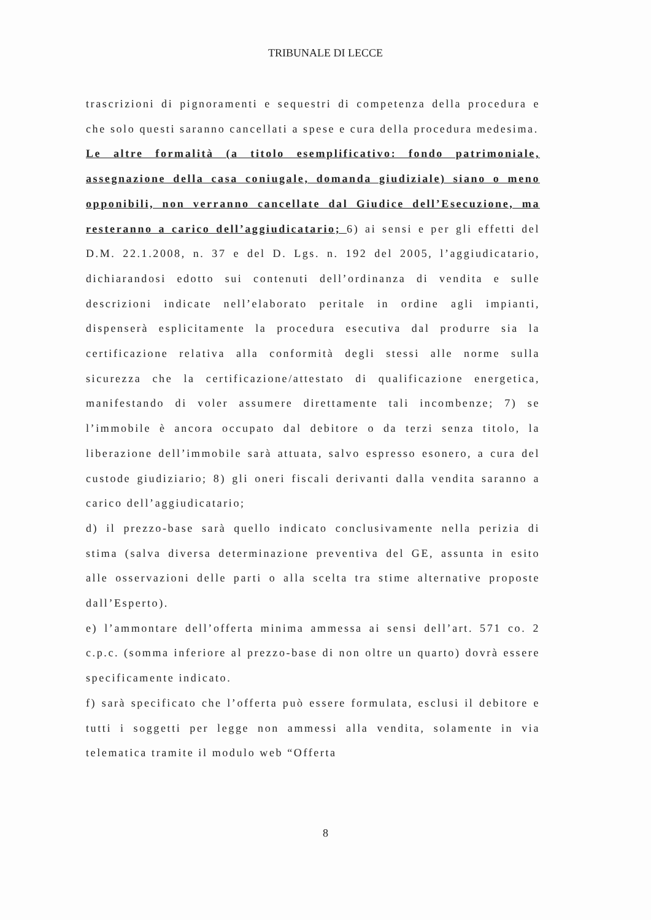TRIBUNALE DI LECCE
trascrizioni di pignoramenti e sequestri di competenza della procedura e che solo questi saranno cancellati a spese e cura della procedura medesima.
Le altre formalità (a titolo esemplificativo: fondo patrimoniale, assegnazione della casa coniugale, domanda giudiziale) siano o meno opponibili, non verranno cancellate dal Giudice dell’Esecuzione, ma resteranno a carico dell’aggiudicatario; 6) ai sensi e per gli effetti del D.M. 22.1.2008, n. 37 e del D. Lgs. n. 192 del 2005, l’aggiudicatario, dichiarandosi edotto sui contenuti dell’ordinanza di vendita e sulle descrizioni indicate nell’elaborato peritale in ordine agli impianti, dispenserà esplicitamente la procedura esecutiva dal produrre sia la certificazione relativa alla conformità degli stessi alle norme sulla sicurezza che la certificazione/attestato di qualificazione energetica, manifestando di voler assumere direttamente tali incombenze; 7) se l’immobile è ancora occupato dal debitore o da terzi senza titolo, la liberazione dell’immobile sarà attuata, salvo espresso esonero, a cura del custode giudiziario; 8) gli oneri fiscali derivanti dalla vendita saranno a carico dell’aggiudicatario;
d) il prezzo-base sarà quello indicato conclusivamente nella perizia di stima (salva diversa determinazione preventiva del GE, assunta in esito alle osservazioni delle parti o alla scelta tra stime alternative proposte dall’Esperto).
e) l’ammontare dell’offerta minima ammessa ai sensi dell’art. 571 co. 2 c.p.c. (somma inferiore al prezzo-base di non oltre un quarto) dovrà essere specificamente indicato.
f) sarà specificato che l’offerta può essere formulata, esclusi il debitore e tutti i soggetti per legge non ammessi alla vendita, solamente in via telematica tramite il modulo web “Offerta
8